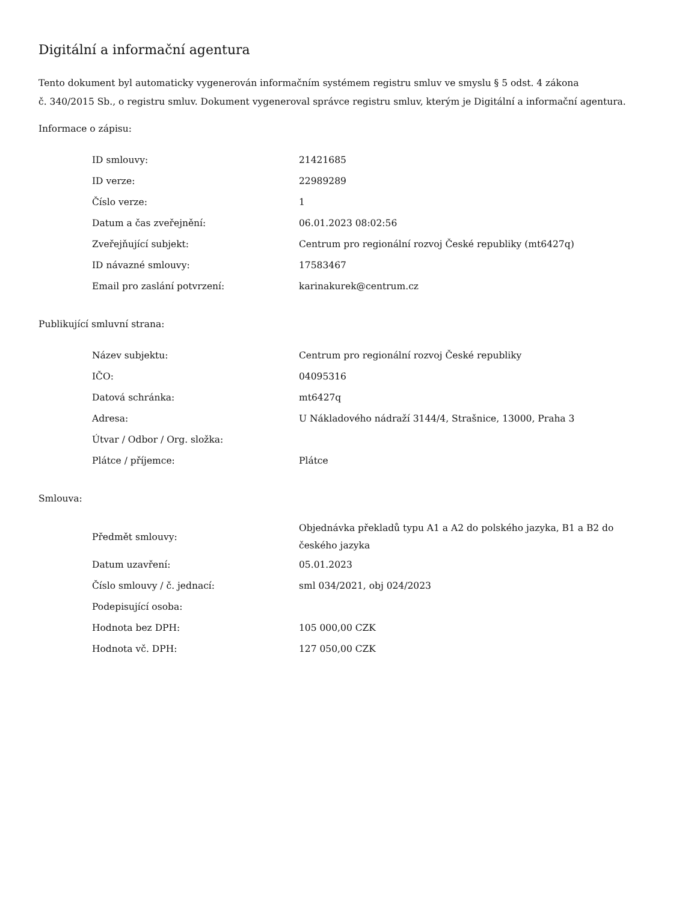Digitální a informační agentura
Tento dokument byl automaticky vygenerován informačním systémem registru smluv ve smyslu § 5 odst. 4 zákona
č. 340/2015 Sb., o registru smluv. Dokument vygeneroval správce registru smluv, kterým je Digitální a informační agentura.
Informace o zápisu:
| ID smlouvy: | 21421685 |
| ID verze: | 22989289 |
| Číslo verze: | 1 |
| Datum a čas zveřejnění: | 06.01.2023 08:02:56 |
| Zveřejňující subjekt: | Centrum pro regionální rozvoj České republiky (mt6427q) |
| ID návazné smlouvy: | 17583467 |
| Email pro zaslání potvrzení: | karinakurek@centrum.cz |
Publikující smluvní strana:
| Název subjektu: | Centrum pro regionální rozvoj České republiky |
| IČO: | 04095316 |
| Datová schránka: | mt6427q |
| Adresa: | U Nákladového nádraží 3144/4, Strašnice, 13000, Praha 3 |
| Útvar / Odbor / Org. složka: | |
| Plátce / příjemce: | Plátce |
Smlouva:
| Předmět smlouvy: | Objednávka překladů typu A1 a A2 do polského jazyka, B1 a B2 do českého jazyka |
| Datum uzavření: | 05.01.2023 |
| Číslo smlouvy / č. jednací: | sml 034/2021, obj 024/2023 |
| Podepisující osoba: | |
| Hodnota bez DPH: | 105 000,00 CZK |
| Hodnota vč. DPH: | 127 050,00 CZK |